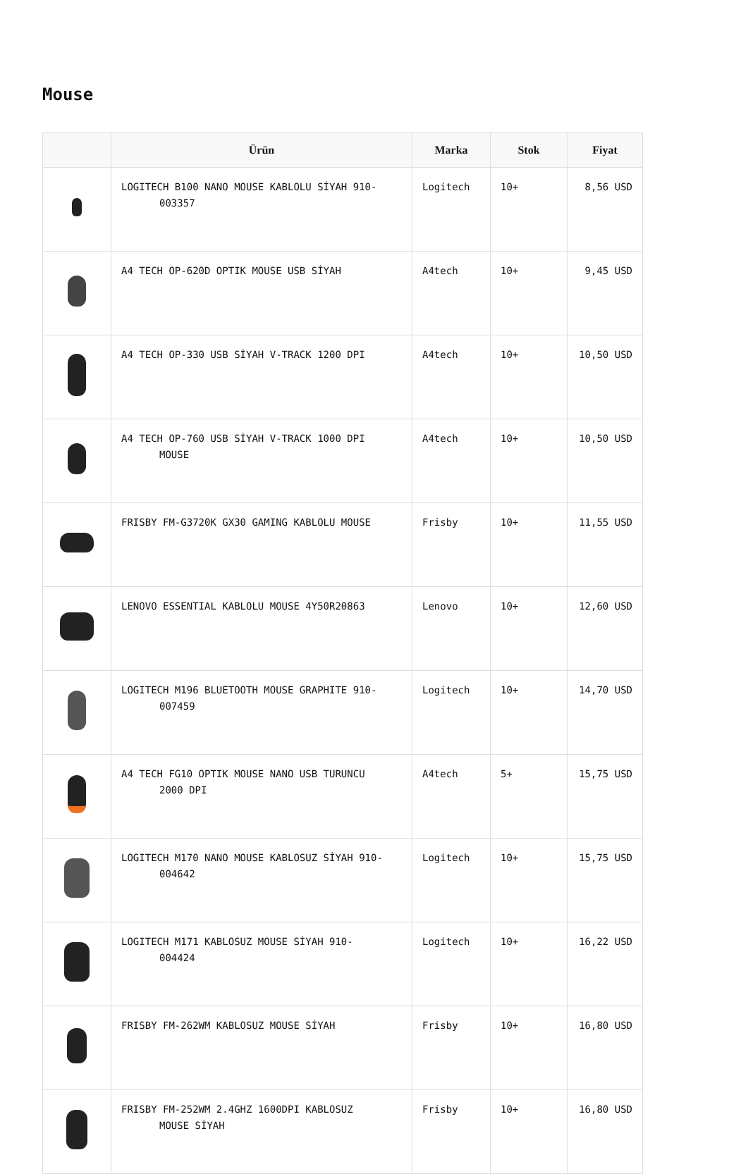Mouse
| | Ürün | Marka | Stok | Fiyat |
| --- | --- | --- | --- | --- |
| | LOGITECH B100 NANO MOUSE KABLOLU SİYAH 910- 003357 | Logitech | 10+ | 8,56 USD |
| | A4 TECH OP-620D OPTIK MOUSE USB SİYAH | A4tech | 10+ | 9,45 USD |
| | A4 TECH OP-330 USB SİYAH V-TRACK 1200 DPI | A4tech | 10+ | 10,50 USD |
| | A4 TECH OP-760 USB SİYAH V-TRACK 1000 DPI MOUSE | A4tech | 10+ | 10,50 USD |
| | FRISBY FM-G3720K GX30 GAMING KABLOLU MOUSE | Frisby | 10+ | 11,55 USD |
| | LENOVO ESSENTIAL KABLOLU MOUSE 4Y50R20863 | Lenovo | 10+ | 12,60 USD |
| | LOGITECH M196 BLUETOOTH MOUSE GRAPHITE 910- 007459 | Logitech | 10+ | 14,70 USD |
| | A4 TECH FG10 OPTIK MOUSE NANO USB TURUNCU 2000 DPI | A4tech | 5+ | 15,75 USD |
| | LOGITECH M170 NANO MOUSE KABLOSUZ SİYAH 910- 004642 | Logitech | 10+ | 15,75 USD |
| | LOGITECH M171 KABLOSUZ MOUSE SİYAH 910- 004424 | Logitech | 10+ | 16,22 USD |
| | FRISBY FM-262WM KABLOSUZ MOUSE SİYAH | Frisby | 10+ | 16,80 USD |
| | FRISBY FM-252WM 2.4GHZ 1600DPI KABLOSUZ MOUSE SİYAH | Frisby | 10+ | 16,80 USD |